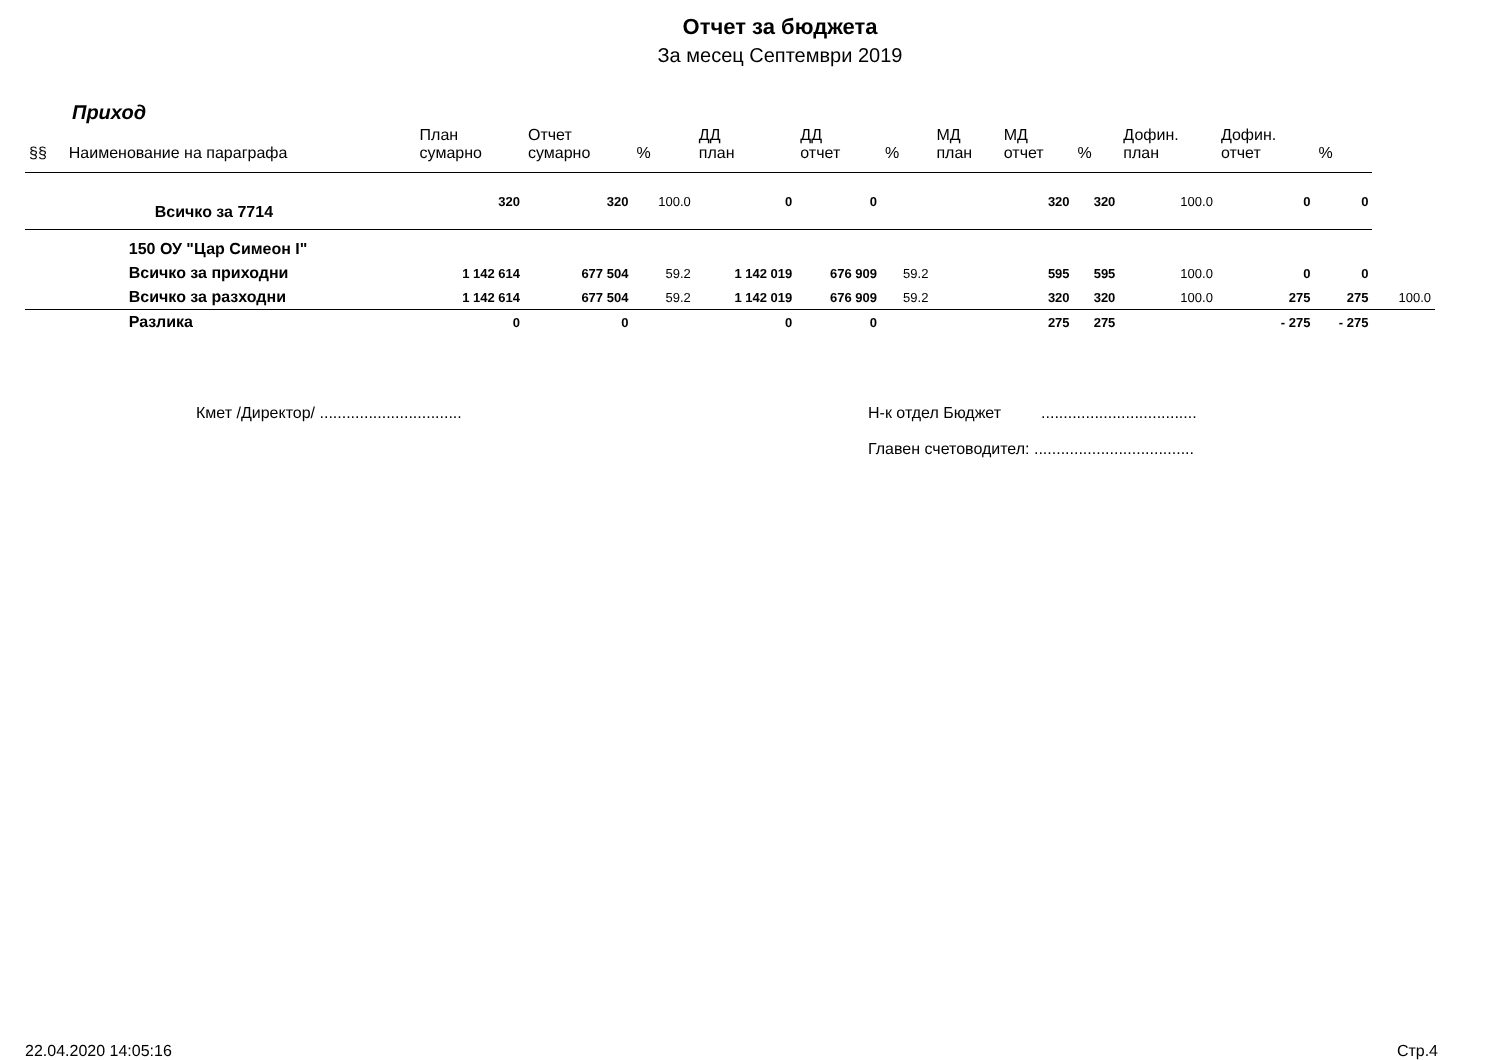Отчет за бюджета
За месец Септември 2019
Приход
| §§ | Наименование на параграфа | План сумарно | Отчет сумарно | % | ДД план | ДД отчет | % | МД план | МД отчет | % | Дофин. план | Дофин. отчет | % | |
| --- | --- | --- | --- | --- | --- | --- | --- | --- | --- | --- | --- | --- | --- | --- |
| | Всичко за 7714 | 320 | 320 | 100.0 | 0 | 0 | | | 320 | 320 | 100.0 | 0 | 0 | |
| | 150 ОУ "Цар Симеон I" | | | | | | | | | | | | | |
| | Всичко за приходни | 1 142 614 | 677 504 | 59.2 | 1 142 019 | 676 909 | 59.2 | | 595 | 595 | 100.0 | 0 | 0 | |
| | Всичко за разходни | 1 142 614 | 677 504 | 59.2 | 1 142 019 | 676 909 | 59.2 | | 320 | 320 | 100.0 | 275 | 275 | 100.0 |
| | Разлика | 0 | 0 | | 0 | 0 | | | 275 | 275 | | - 275 | - 275 | |
Кмет /Директор/ ................................ Н-к отдел Бюджет ...................................
Главен счетоводител: ....................................
22.04.2020 14:05:16 Стр.4